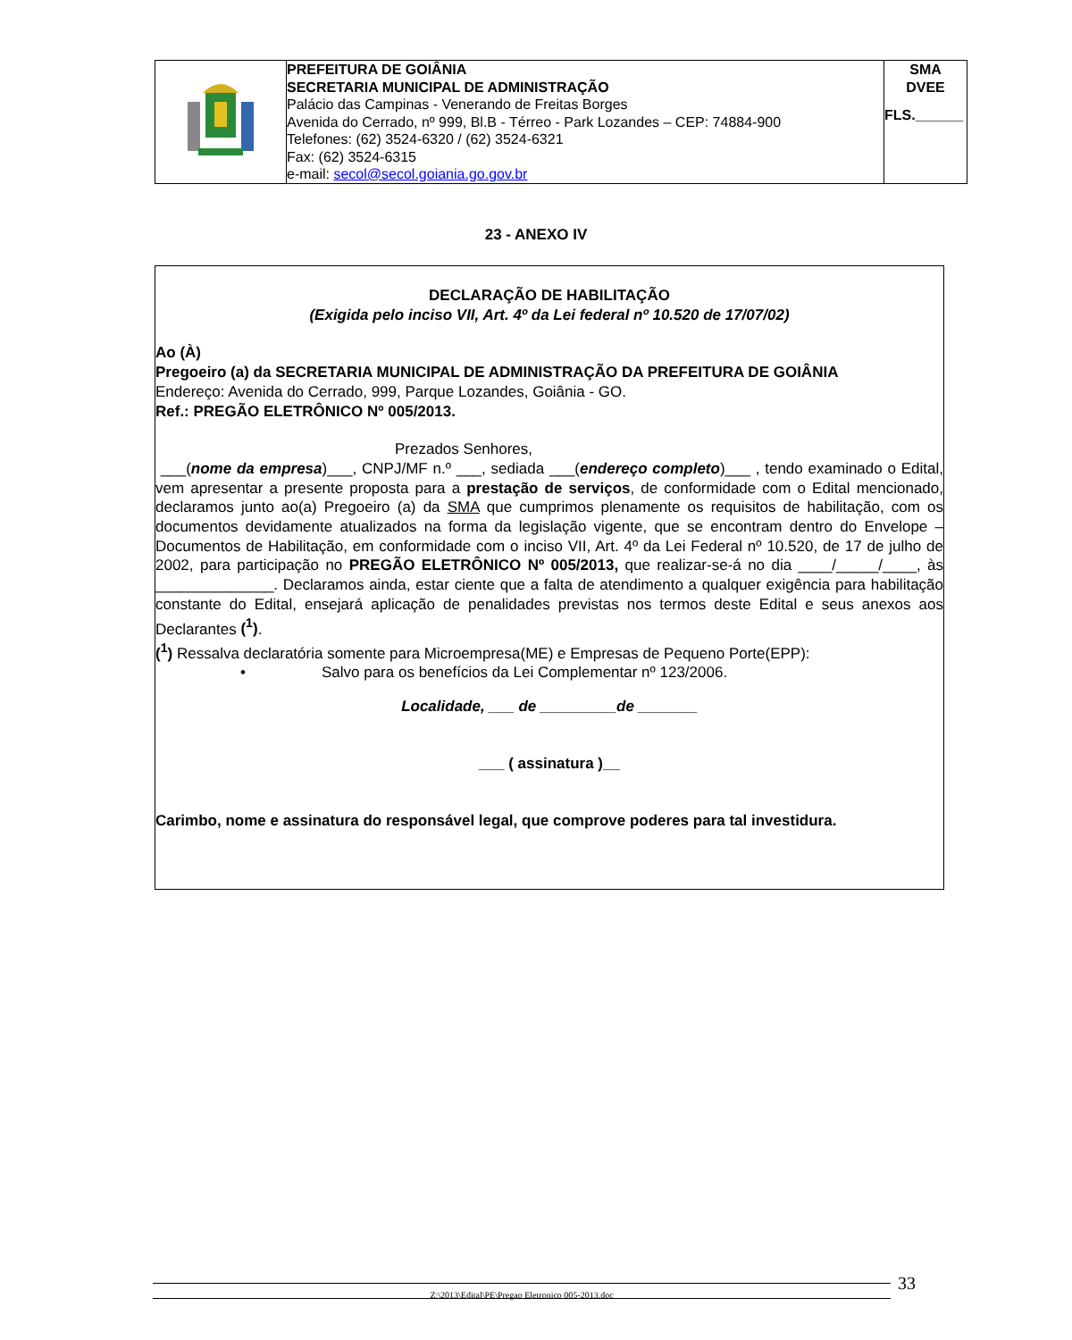| | PREFEITURA DE GOIÂNIA SECRETARIA MUNICIPAL DE ADMINISTRAÇÃO Palácio das Campinas - Venerando de Freitas Borges Avenida do Cerrado, nº 999, Bl.B - Térreo - Park Lozandes – CEP: 74884-900 Telefones: (62) 3524-6320 / (62) 3524-6321 Fax: (62) 3524-6315 e-mail: secol@secol.goiania.go.gov.br | SMA DVEE FLS.______ |
23 - ANEXO IV
DECLARAÇÃO DE HABILITAÇÃO
(Exigida pelo inciso VII, Art. 4º da Lei federal nº 10.520 de 17/07/02)
Ao (À)
Pregoeiro (a) da SECRETARIA MUNICIPAL DE ADMINISTRAÇÃO DA PREFEITURA DE GOIÂNIA
Endereço: Avenida do Cerrado, 999, Parque Lozandes, Goiânia - GO.
Ref.: PREGÃO ELETRÔNICO Nº 005/2013.
Prezados Senhores,
___(nome da empresa)___, CNPJ/MF n.º ___, sediada ___(endereço completo)___ , tendo examinado o Edital, vem apresentar a presente proposta para a prestação de serviços, de conformidade com o Edital mencionado, declaramos junto ao(a) Pregoeiro (a) da SMA que cumprimos plenamente os requisitos de habilitação, com os documentos devidamente atualizados na forma da legislação vigente, que se encontram dentro do Envelope – Documentos de Habilitação, em conformidade com o inciso VII, Art. 4º da Lei Federal nº 10.520, de 17 de julho de 2002, para participação no PREGÃO ELETRÔNICO Nº 005/2013, que realizar-se-á no dia ____/_____/____, às ______________. Declaramos ainda, estar ciente que a falta de atendimento a qualquer exigência para habilitação constante do Edital, ensejará aplicação de penalidades previstas nos termos deste Edital e seus anexos aos Declarantes (<sup>1</sup>).
(<sup>1</sup>) Ressalva declaratória somente para Microempresa(ME) e Empresas de Pequeno Porte(EPP):
• Salvo para os benefícios da Lei Complementar nº 123/2006.
Localidade, ___ de _________de _______
___ ( assinatura )__
Carimbo, nome e assinatura do responsável legal, que comprove poderes para tal investidura.
Z:\2013\Edital\PE\Pregao Eletronico 005-2013.doc 33